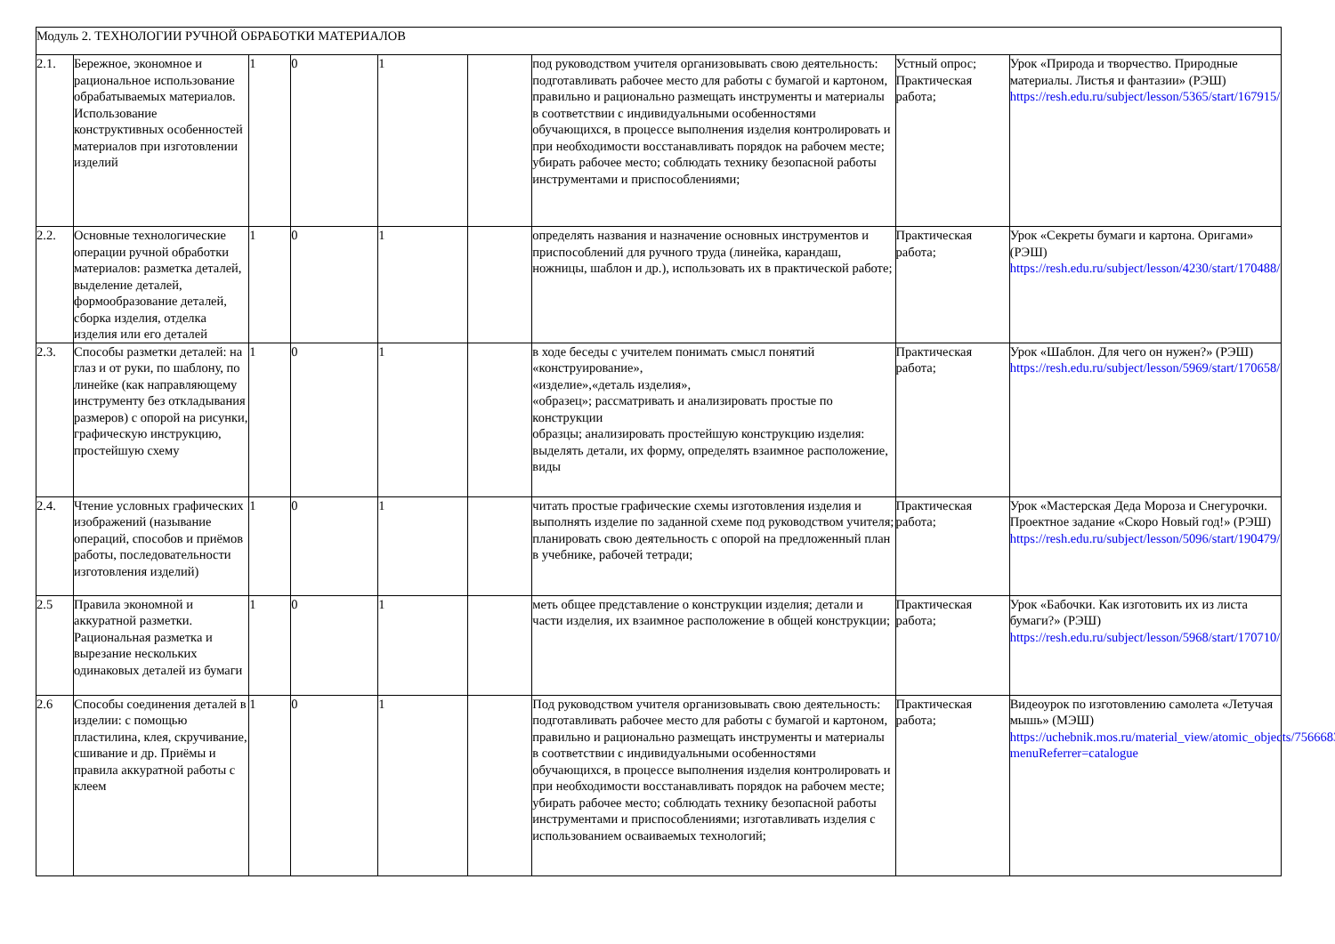| Модуль 2. ТЕХНОЛОГИИ РУЧНОЙ ОБРАБОТКИ МАТЕРИАЛОВ | | | | | | | | |
| 2.1. | Бережное, экономное и рациональное использование обрабатываемых материалов. Использование конструктивных особенностей материалов при изготовлении изделий | 1 | 0 | 1 | | под руководством учителя организовывать свою деятельность: подготавливать рабочее место для работы с бумагой и картоном, правильно и рационально размещать инструменты и материалы в соответствии с индивидуальными особенностями обучающихся, в процессе выполнения изделия контролировать и при необходимости восстанавливать порядок на рабочем месте; убирать рабочее место; соблюдать технику безопасной работы инструментами и приспособлениями; | Устный опрос; Практическая работа; | Урок «Природа и творчество. Природные материалы. Листья и фантазии» (РЭШ) https://resh.edu.ru/subject/lesson/5365/start/167915/ |
| 2.2. | Основные технологические операции ручной обработки материалов: разметка деталей, выделение деталей, формообразование деталей, сборка изделия, отделка изделия или его деталей | 1 | 0 | 1 | | определять названия и назначение основных инструментов и приспособлений для ручного труда (линейка, карандаш, ножницы, шаблон и др.), использовать их в практической работе; | Практическая работа; | Урок «Секреты бумаги и картона. Оригами» (РЭШ) https://resh.edu.ru/subject/lesson/4230/start/170488/ |
| 2.3. | Способы разметки деталей: на глаз и от руки, по шаблону, по линейке (как направляющему инструменту без откладывания размеров) с опорой на рисунки, графическую инструкцию, простейшую схему | 1 | 0 | 1 | | в ходе беседы с учителем понимать смысл понятий «конструирование», «изделие»,«деталь изделия», «образец»; рассматривать и анализировать простые по конструкции образцы; анализировать простейшую конструкцию изделия: выделять детали, их форму, определять взаимное расположение, виды | Практическая работа; | Урок «Шаблон. Для чего он нужен?» (РЭШ) https://resh.edu.ru/subject/lesson/5969/start/170658/ |
| 2.4. | Чтение условных графических изображений (называние операций, способов и приёмов работы, последовательности изготовления изделий) | 1 | 0 | 1 | | читать простые графические схемы изготовления изделия и выполнять изделие по заданной схеме под руководством учителя; планировать свою деятельность с опорой на предложенный план в учебнике, рабочей тетради; | Практическая работа; | Урок «Мастерская Деда Мороза и Снегурочки. Проектное задание «Скоро Новый год!» (РЭШ) https://resh.edu.ru/subject/lesson/5096/start/190479/ |
| 2.5 | Правила экономной и аккуратной разметки. Рациональная разметка и вырезание нескольких одинаковых деталей из бумаги | 1 | 0 | 1 | | меть общее представление о конструкции изделия; детали и части изделия, их взаимное расположение в общей конструкции; | Практическая работа; | Урок «Бабочки. Как изготовить их из листа бумаги?» (РЭШ) https://resh.edu.ru/subject/lesson/5968/start/170710/ |
| 2.6 | Способы соединения деталей в изделии: с помощью пластилина, клея, скручивание, сшивание и др. Приёмы и правила аккуратной работы с клеем | 1 | 0 | 1 | | Под руководством учителя организовывать свою деятельность: подготавливать рабочее место для работы с бумагой и картоном, правильно и рационально размещать инструменты и материалы в соответствии с индивидуальными особенностями обучающихся, в процессе выполнения изделия контролировать и при необходимости восстанавливать порядок на рабочем месте; убирать рабочее место; соблюдать технику безопасной работы инструментами и приспособлениями; изготавливать изделия с использованием осваиваемых технологий; | Практическая работа; | Видеоурок по изготовлению самолета «Летучая мышь» (МЭШ) https://uchebnik.mos.ru/material_view/atomic_objects/7566683?menuReferrer=catalogue |